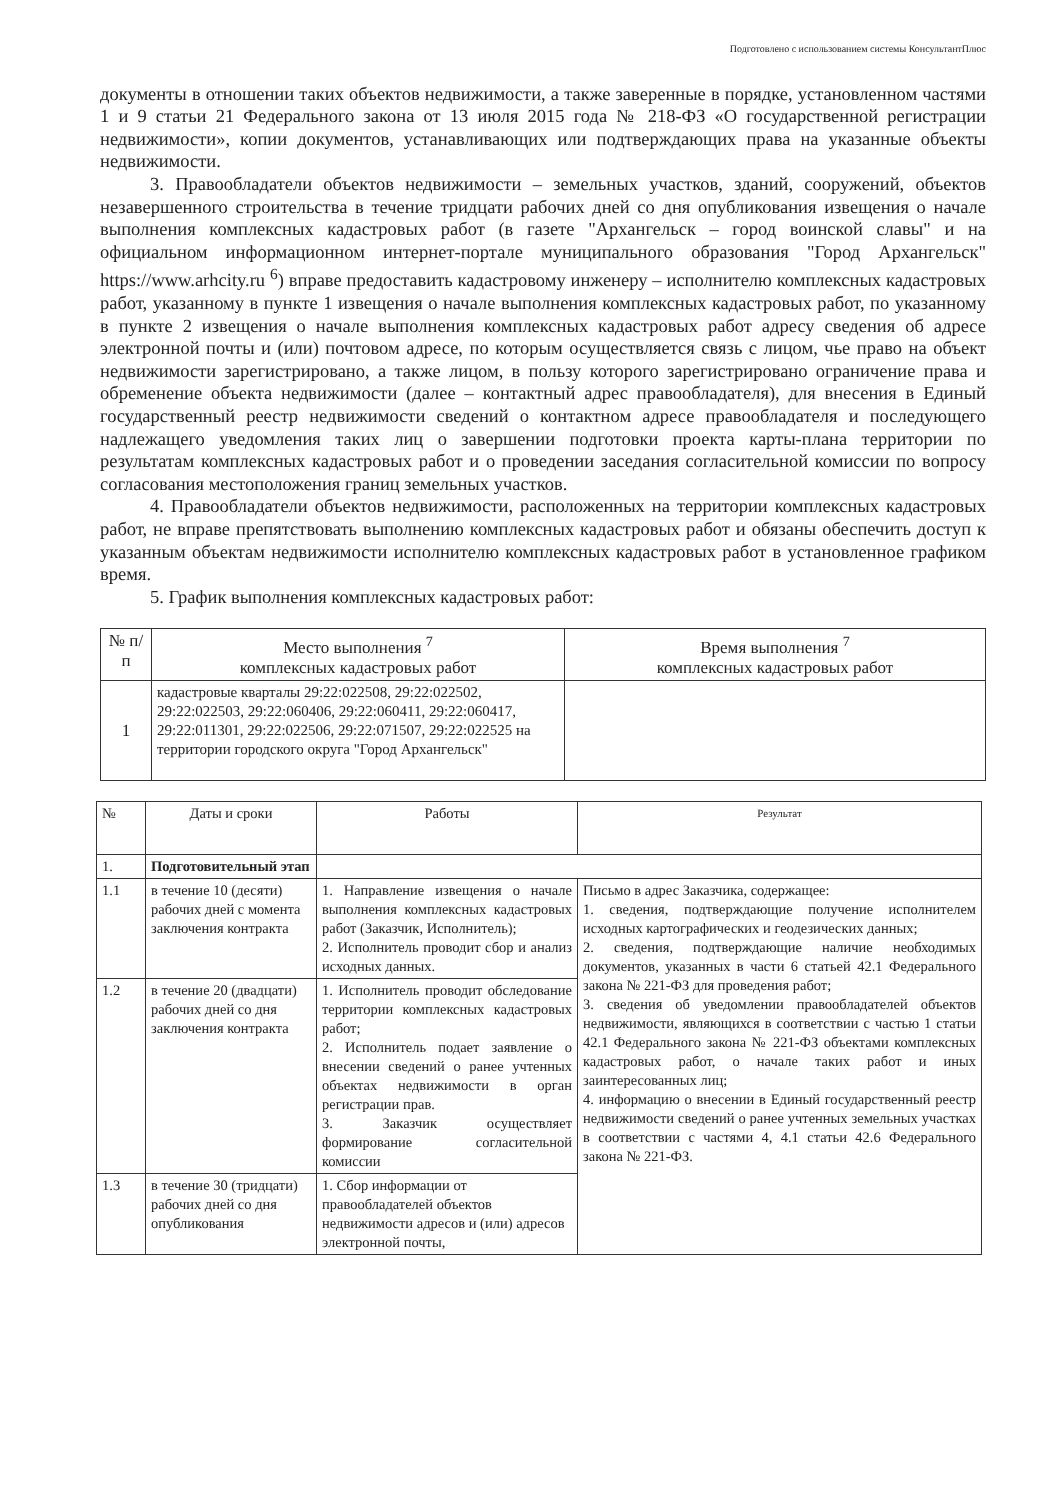Подготовлено с использованием системы КонсультантПлюс
документы в отношении таких объектов недвижимости, а также заверенные в порядке, установленном частями 1 и 9 статьи 21 Федерального закона от 13 июля 2015 года № 218-ФЗ «О государственной регистрации недвижимости», копии документов, устанавливающих или подтверждающих права на указанные объекты недвижимости.
3. Правообладатели объектов недвижимости – земельных участков, зданий, сооружений, объектов незавершенного строительства в течение тридцати рабочих дней со дня опубликования извещения о начале выполнения комплексных кадастровых работ (в газете "Архангельск – город воинской славы" и на официальном информационном интернет-портале муниципального образования "Город Архангельск" https://www.arhcity.ru <sup>6</sup>) вправе предоставить кадастровому инженеру – исполнителю комплексных кадастровых работ, указанному в пункте 1 извещения о начале выполнения комплексных кадастровых работ, по указанному в пункте 2 извещения о начале выполнения комплексных кадастровых работ адресу сведения об адресе электронной почты и (или) почтовом адресе, по которым осуществляется связь с лицом, чье право на объект недвижимости зарегистрировано, а также лицом, в пользу которого зарегистрировано ограничение права и обременение объекта недвижимости (далее – контактный адрес правообладателя), для внесения в Единый государственный реестр недвижимости сведений о контактном адресе правообладателя и последующего надлежащего уведомления таких лиц о завершении подготовки проекта карты-плана территории по результатам комплексных кадастровых работ и о проведении заседания согласительной комиссии по вопросу согласования местоположения границ земельных участков.
4. Правообладатели объектов недвижимости, расположенных на территории комплексных кадастровых работ, не вправе препятствовать выполнению комплексных кадастровых работ и обязаны обеспечить доступ к указанным объектам недвижимости исполнителю комплексных кадастровых работ в установленное графиком время.
5. График выполнения комплексных кадастровых работ:
| № п/п | Место выполнения <sup>7</sup> комплексных кадастровых работ | Время выполнения <sup>7</sup> комплексных кадастровых работ |
| --- | --- | --- |
| 1 | кадастровые кварталы 29:22:022508, 29:22:022502, 29:22:022503, 29:22:060406, 29:22:060411, 29:22:060417, 29:22:011301, 29:22:022506, 29:22:071507, 29:22:022525 на территории городского округа "Город Архангельск" | |
| № | Даты и сроки | Работы | Результат |
| --- | --- | --- | --- |
| 1. | Подготовительный этап | | |
| 1.1 | в течение 10 (десяти) рабочих дней с момента заключения контракта | 1. Направление извещения о начале выполнения комплексных кадастровых работ (Заказчик, Исполнитель); 2. Исполнитель проводит сбор и анализ исходных данных. | Письмо в адрес Заказчика, содержащее: 1. сведения, подтверждающие получение исполнителем исходных картографических и геодезических данных; 2. сведения, подтверждающие наличие необходимых документов, указанных в части 6 статьей 42.1 Федерального закона № 221-ФЗ для проведения работ; 3. сведения об уведомлении правообладателей объектов недвижимости, являющихся в соответствии с частью 1 статьи 42.1 Федерального закона № 221-ФЗ объектами комплексных кадастровых работ, о начале таких работ и иных заинтересованных лиц; 4. информацию о внесении в Единый государственный реестр недвижимости сведений о ранее учтенных земельных участках в соответствии с частями 4, 4.1 статьи 42.6 Федерального закона № 221-ФЗ. |
| 1.2 | в течение 20 (двадцати) рабочих дней со дня заключения контракта | 1. Исполнитель проводит обследование территории комплексных кадастровых работ; 2. Исполнитель подает заявление о внесении сведений о ранее учтенных объектах недвижимости в орган регистрации прав. 3. Заказчик осуществляет формирование согласительной комиссии | |
| 1.3 | в течение 30 (тридцати) рабочих дней со дня опубликования | 1. Сбор информации от правообладателей объектов недвижимости адресов и (или) адресов электронной почты, | |